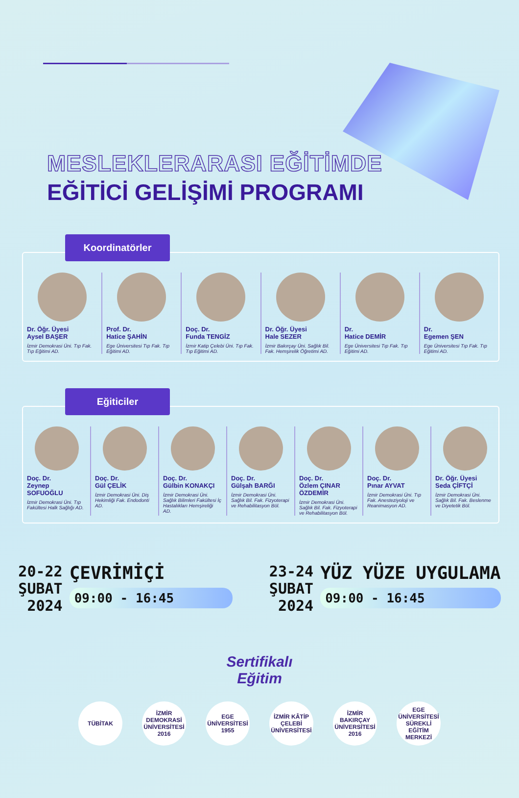MESLEKLERARASI EĞİTİMDE
EĞİTİCİ GELİŞİMİ PROGRAMI
Koordinatörler
Dr. Öğr. Üyesi
Aysel BAŞER
İzmir Demokrasi Üni. Tıp Fak. Tıp Eğitimi AD.
Prof. Dr.
Hatice ŞAHİN
Ege Üniversitesi Tıp Fak. Tıp Eğitimi AD.
Doç. Dr.
Funda TENGİZ
İzmir Katip Çelebi Üni. Tıp Fak. Tıp Eğitimi AD.
Dr. Öğr. Üyesi
Hale SEZER
İzmir Bakırçay Üni. Sağlık Bil. Fak. Hemşirelik Öğretimi AD.
Dr.
Hatice DEMİR
Ege Üniversitesi Tıp Fak. Tıp Eğitimi AD.
Dr.
Egemen ŞEN
Ege Üniversitesi Tıp Fak. Tıp Eğitimi AD.
Eğiticiler
Doç. Dr.
Zeynep SOFUOĞLU
İzmir Demokrasi Üni. Tıp Fakültesi Halk Sağlığı AD.
Doç. Dr.
Gül ÇELİK
İzmir Demokrasi Üni. Diş Hekimliği Fak. Endodonti AD.
Doç. Dr.
Gülbin KONAKÇI
İzmir Demokrasi Üni. Sağlık Bilimleri Fakültesi İç Hastalıkları Hemşireliği AD.
Doç. Dr.
Gülşah BARĞI
İzmir Demokrasi Üni. Sağlık Bil. Fak. Fizyoterapi ve Rehabilitasyon Böl.
Doç. Dr.
Özlem ÇINAR ÖZDEMİR
İzmir Demokrasi Üni. Sağlık Bil. Fak. Fizyoterapi ve Rehabilitasyon Böl.
Doç. Dr.
Pınar AYVAT
İzmir Demokrasi Üni. Tıp Fak. Anesteziyoloji ve Reanimasyon AD.
Dr. Öğr. Üyesi
Seda ÇİFTÇİ
İzmir Demokrasi Üni. Sağlık Bil. Fak. Beslenme ve Diyetetik Böl.
20-22
ŞUBAT
2024
ÇEVRİMİÇİ
09:00 - 16:45
23-24
ŞUBAT
2024
YÜZ YÜZE UYGULAMA
09:00 - 16:45
Sertifikalı
Eğitim
TÜBİTAK İZMİR DEMOKRASİ ÜNİVERSİTESİ 2016
EGE ÜNİVERSİTESİ 1955
İZMİR KÂTİP ÇELEBİ ÜNİVERSİTESİ
İZMİR BAKIRÇAY ÜNİVERSİTESİ 2016
EGE ÜNİVERSİTESİ SÜREKLİ EĞİTİM MERKEZİ